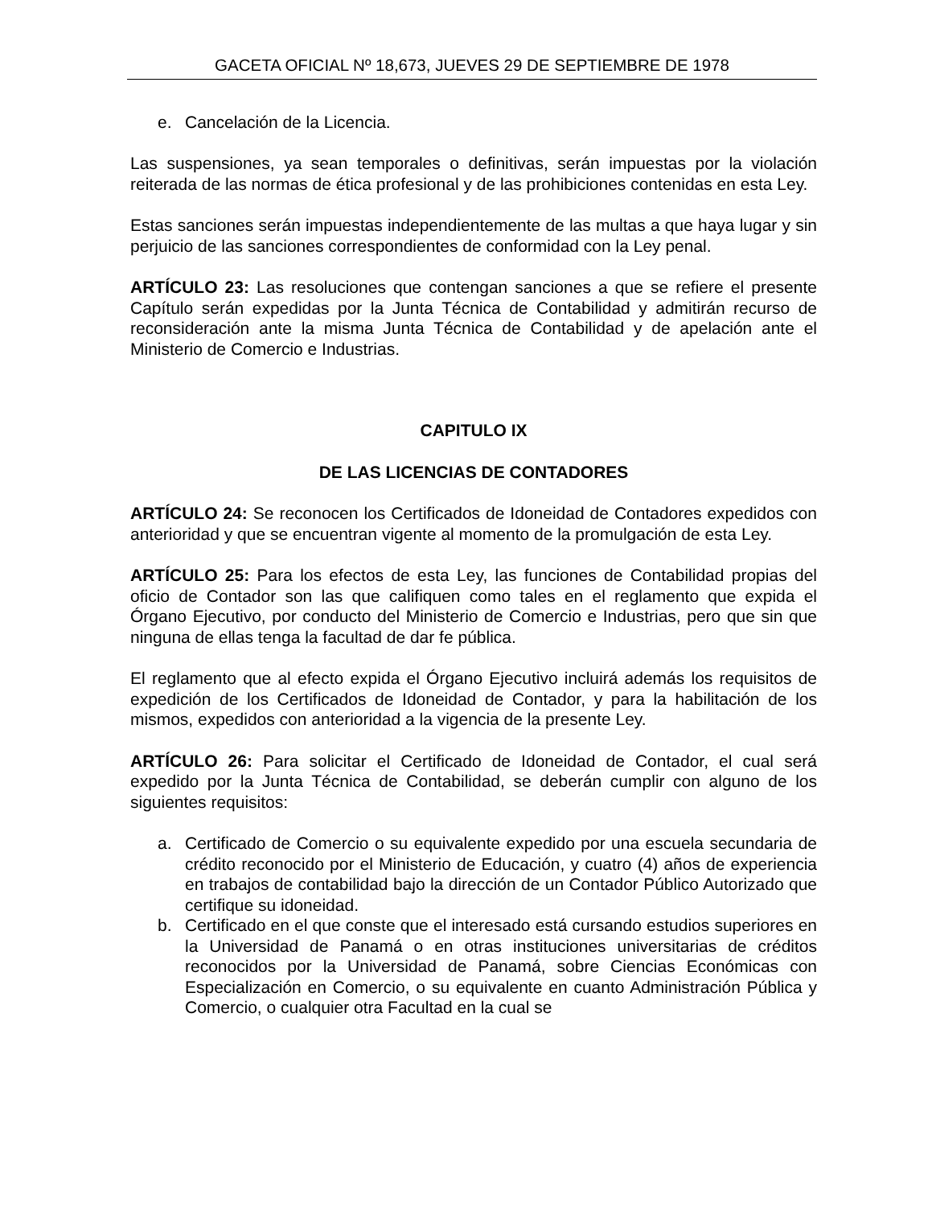GACETA OFICIAL Nº 18,673, JUEVES 29 DE SEPTIEMBRE DE 1978
e. Cancelación de la Licencia.
Las suspensiones, ya sean temporales o definitivas, serán impuestas por la violación reiterada de las normas de ética profesional y de las prohibiciones contenidas en esta Ley.
Estas sanciones serán impuestas independientemente de las multas a que haya lugar y sin perjuicio de las sanciones correspondientes de conformidad con la Ley penal.
ARTÍCULO 23: Las resoluciones que contengan sanciones a que se refiere el presente Capítulo serán expedidas por la Junta Técnica de Contabilidad y admitirán recurso de reconsideración ante la misma Junta Técnica de Contabilidad y de apelación ante el Ministerio de Comercio e Industrias.
CAPITULO IX
DE LAS LICENCIAS DE CONTADORES
ARTÍCULO 24: Se reconocen los Certificados de Idoneidad de Contadores expedidos con anterioridad y que se encuentran vigente al momento de la promulgación de esta Ley.
ARTÍCULO 25: Para los efectos de esta Ley, las funciones de Contabilidad propias del oficio de Contador son las que califiquen como tales en el reglamento que expida el Órgano Ejecutivo, por conducto del Ministerio de Comercio e Industrias, pero que sin que ninguna de ellas tenga la facultad de dar fe pública.
El reglamento que al efecto expida el Órgano Ejecutivo incluirá además los requisitos de expedición de los Certificados de Idoneidad de Contador, y para la habilitación de los mismos, expedidos con anterioridad a la vigencia de la presente Ley.
ARTÍCULO 26: Para solicitar el Certificado de Idoneidad de Contador, el cual será expedido por la Junta Técnica de Contabilidad, se deberán cumplir con alguno de los siguientes requisitos:
a. Certificado de Comercio o su equivalente expedido por una escuela secundaria de crédito reconocido por el Ministerio de Educación, y cuatro (4) años de experiencia en trabajos de contabilidad bajo la dirección de un Contador Público Autorizado que certifique su idoneidad.
b. Certificado en el que conste que el interesado está cursando estudios superiores en la Universidad de Panamá o en otras instituciones universitarias de créditos reconocidos por la Universidad de Panamá, sobre Ciencias Económicas con Especialización en Comercio, o su equivalente en cuanto Administración Pública y Comercio, o cualquier otra Facultad en la cual se